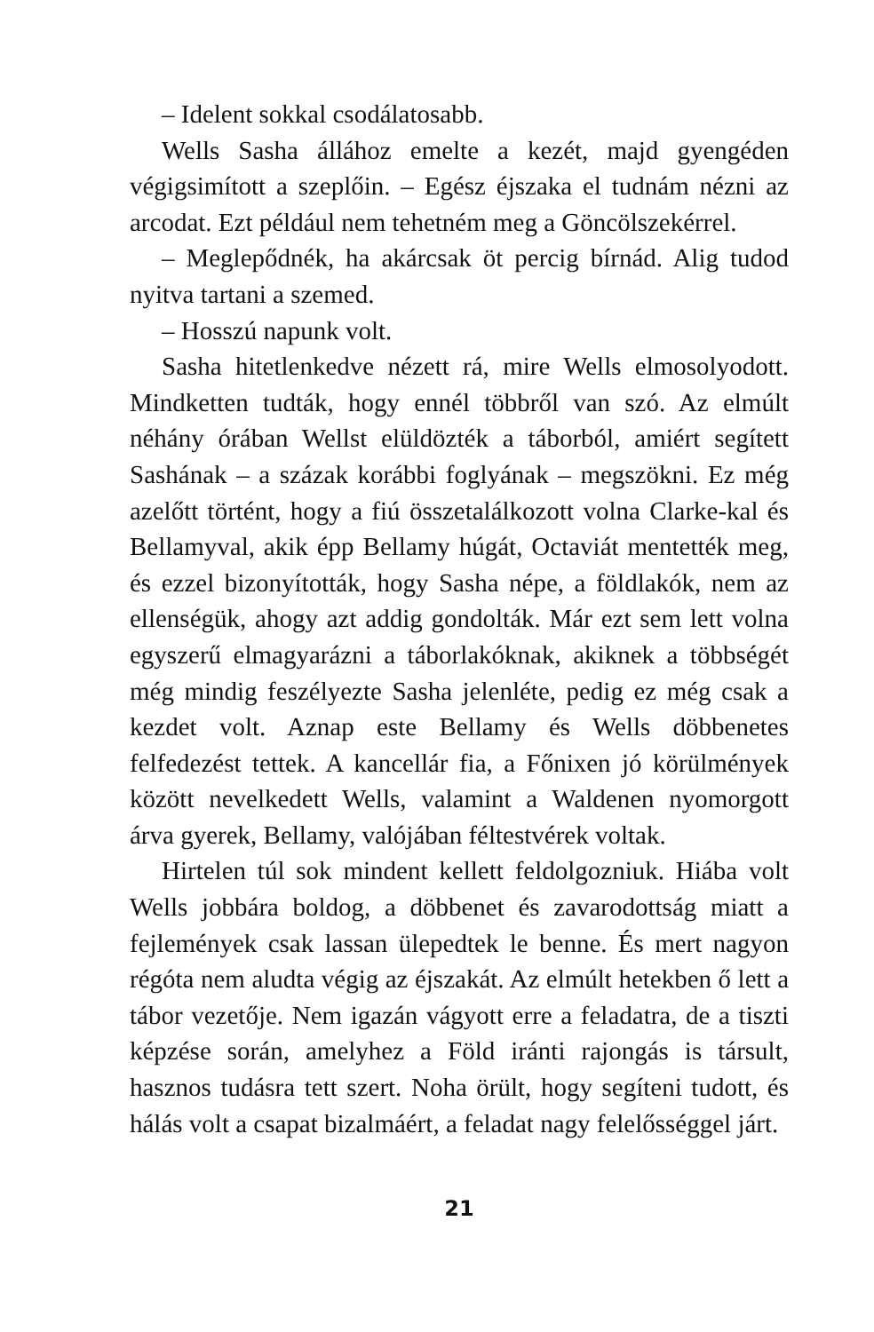– Idelent sokkal csodálatosabb.
Wells Sasha állához emelte a kezét, majd gyengéden végigsimított a szeplőin. – Egész éjszaka el tudnám nézni az arcodat. Ezt például nem tehetném meg a Göncölszekérrel.
– Meglepődnék, ha akárcsak öt percig bírnád. Alig tudod nyitva tartani a szemed.
– Hosszú napunk volt.
Sasha hitetlenkedve nézett rá, mire Wells elmosolyodott. Mindketten tudták, hogy ennél többről van szó. Az elmúlt néhány órában Wellst elüldözték a táborból, amiért segített Sashának – a százak korábbi foglyának – megszökni. Ez még azelőtt történt, hogy a fiú összetalálkozott volna Clarke-kal és Bellamyval, akik épp Bellamy húgát, Octaviát mentették meg, és ezzel bizonyították, hogy Sasha népe, a földlakók, nem az ellenségük, ahogy azt addig gondolták. Már ezt sem lett volna egyszerű elmagyarázni a táborlakóknak, akiknek a többségét még mindig feszélyezte Sasha jelenléte, pedig ez még csak a kezdet volt. Aznap este Bellamy és Wells döbbenetes felfedezést tettek. A kancellár fia, a Főnixen jó körülmények között nevelkedett Wells, valamint a Waldenen nyomorgott árva gyerek, Bellamy, valójában féltestvérek voltak.
Hirtelen túl sok mindent kellett feldolgozniuk. Hiába volt Wells jobbára boldog, a döbbenet és zavarodottság miatt a fejlemények csak lassan ülepedtek le benne. És mert nagyon régóta nem aludta végig az éjszakát. Az elmúlt hetekben ő lett a tábor vezetője. Nem igazán vágyott erre a feladatra, de a tiszti képzése során, amelyhez a Föld iránti rajongás is társult, hasznos tudásra tett szert. Noha örült, hogy segíteni tudott, és hálás volt a csapat bizalmáért, a feladat nagy felelősséggel járt.
21